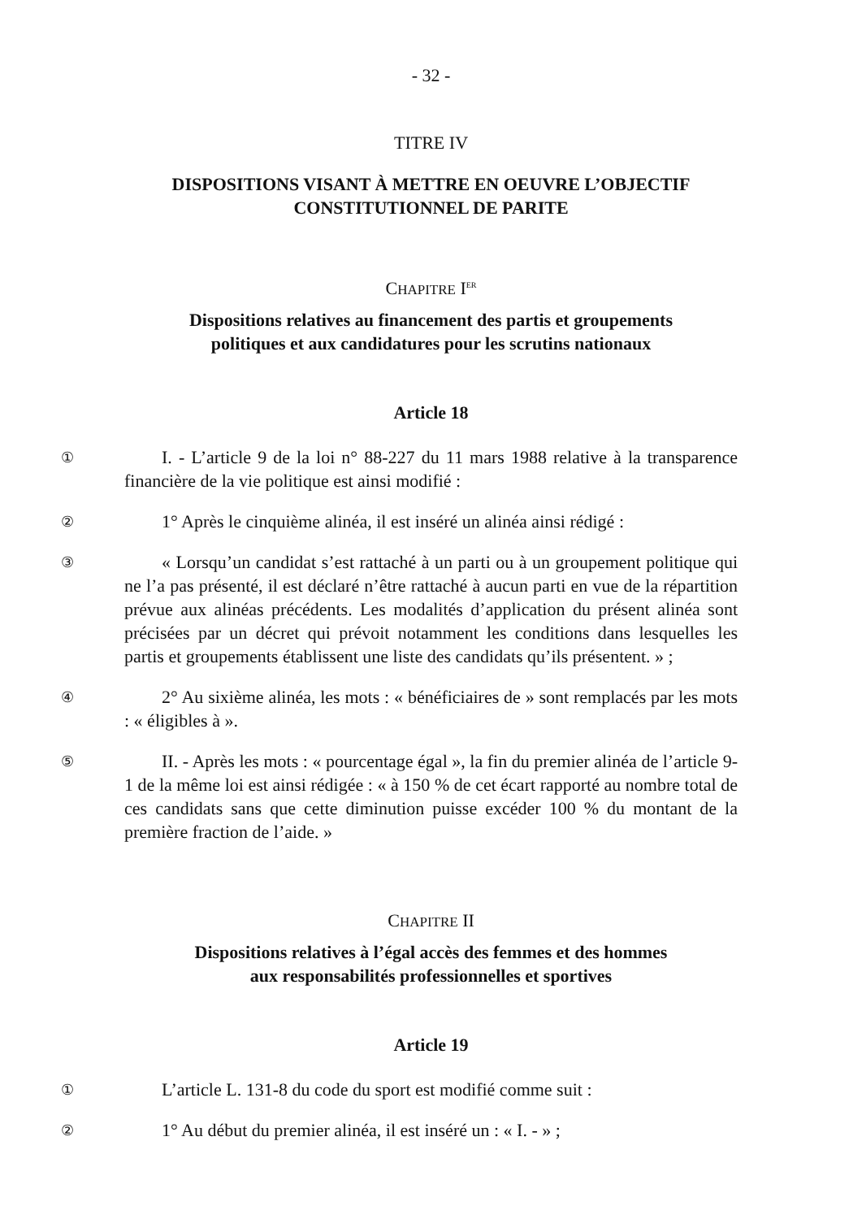- 32 -
TITRE IV
DISPOSITIONS VISANT À METTRE EN OEUVRE L’OBJECTIF
CONSTITUTIONNEL DE PARITE
CHAPITRE I<sup>ER</sup>
Dispositions relatives au financement des partis et groupements
politiques et aux candidatures pour les scrutins nationaux
Article 18
①
I. - L’article 9 de la loi n° 88-227 du 11 mars 1988 relative à la transparence financière de la vie politique est ainsi modifié :
②
1° Après le cinquième alinéa, il est inséré un alinéa ainsi rédigé :
③
« Lorsqu’un candidat s’est rattaché à un parti ou à un groupement politique qui ne l’a pas présenté, il est déclaré n’être rattaché à aucun parti en vue de la répartition prévue aux alinéas précédents. Les modalités d’application du présent alinéa sont précisées par un décret qui prévoit notamment les conditions dans lesquelles les partis et groupements établissent une liste des candidats qu’ils présentent. » ;
④
2° Au sixième alinéa, les mots : « bénéficiaires de » sont remplacés par les mots : « éligibles à ».
⑤
II. - Après les mots : « pourcentage égal », la fin du premier alinéa de l’article 9-1 de la même loi est ainsi rédigée : « à 150 % de cet écart rapporté au nombre total de ces candidats sans que cette diminution puisse excéder 100 % du montant de la première fraction de l’aide. »
CHAPITRE II
Dispositions relatives à l’égal accès des femmes et des hommes
aux responsabilités professionnelles et sportives
Article 19
①
L’article L. 131-8 du code du sport est modifié comme suit :
②
1° Au début du premier alinéa, il est inséré un : « I. - » ;